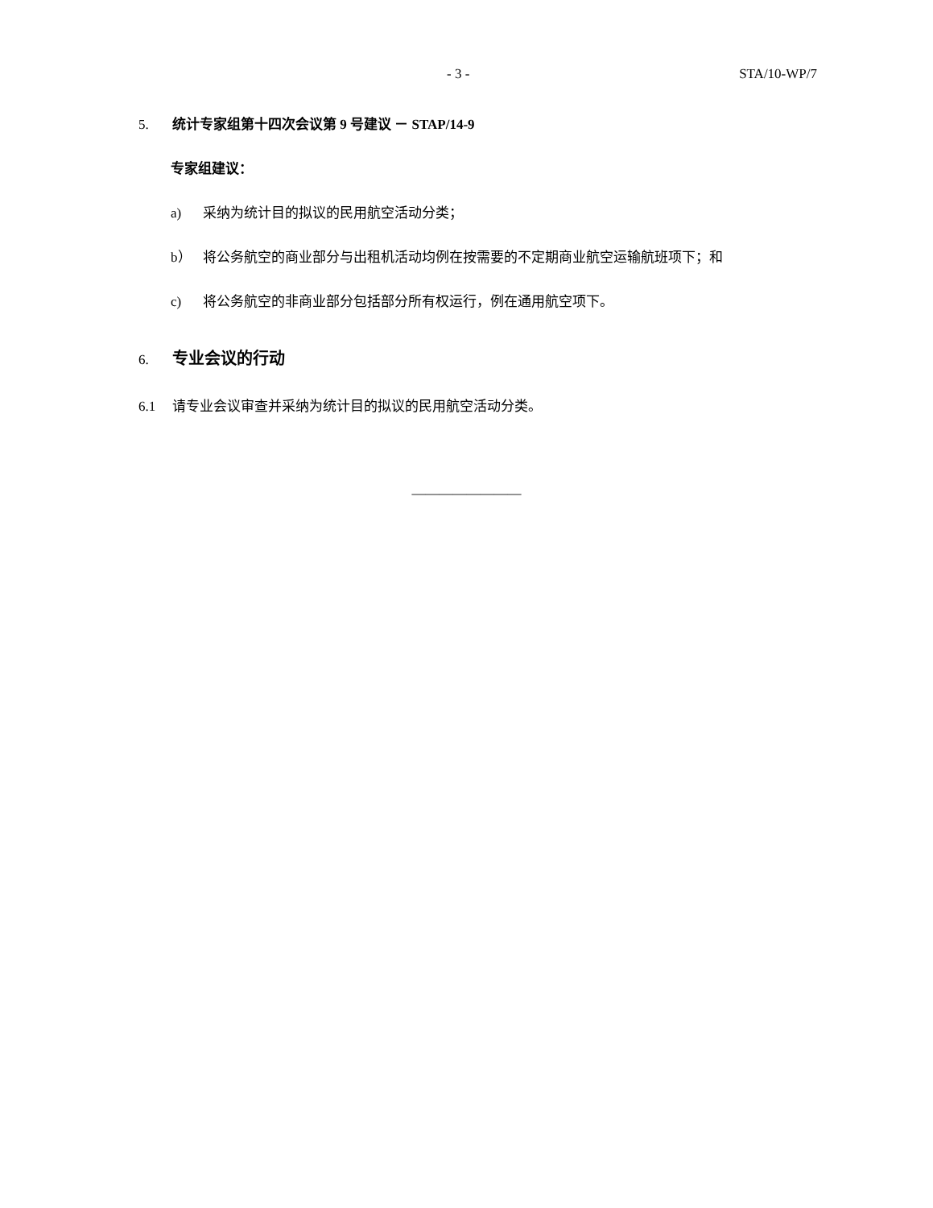- 3 - STA/10-WP/7
5. 统计专家组第十四次会议第 9 号建议 － STAP/14-9
专家组建议：
a) 采纳为统计目的拟议的民用航空活动分类；
b） 将公务航空的商业部分与出租机活动均例在按需要的不定期商业航空运输航班项下；和
c) 将公务航空的非商业部分包括部分所有权运行，例在通用航空项下。
6. 专业会议的行动
6.1 请专业会议审查并采纳为统计目的拟议的民用航空活动分类。
————————